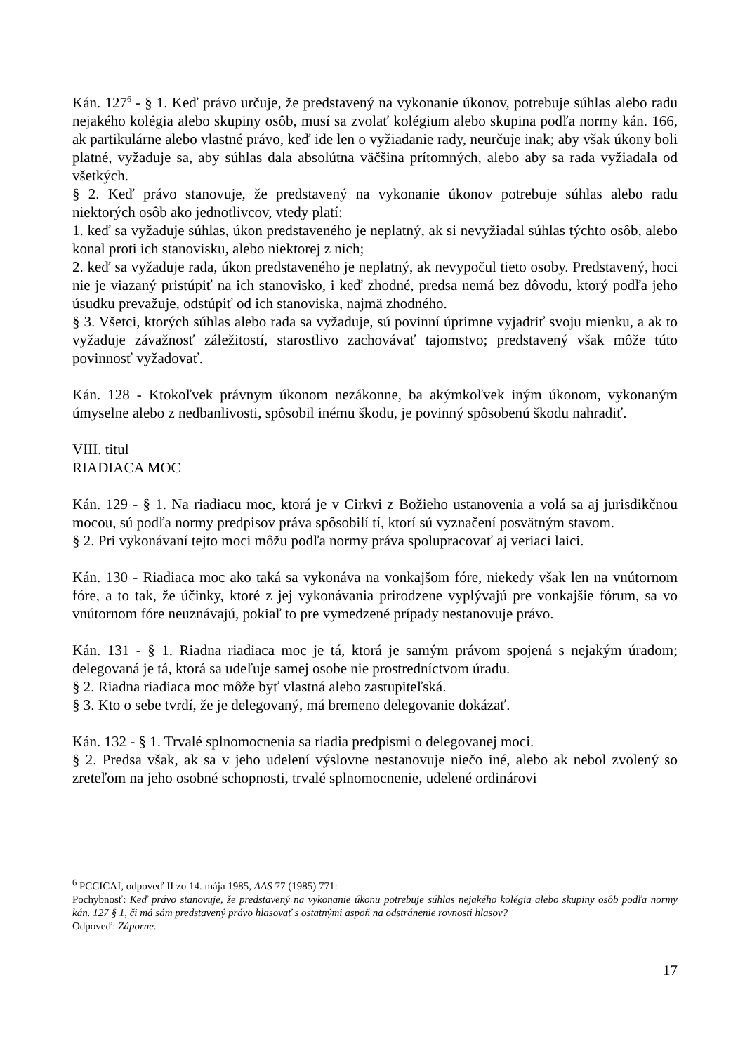Kán. 127<sup>6</sup> - § 1. Keď právo určuje, že predstavený na vykonanie úkonov, potrebuje súhlas alebo radu nejakého kolégia alebo skupiny osôb, musí sa zvolať kolégium alebo skupina podľa normy kán. 166, ak partikulárne alebo vlastné právo, keď ide len o vyžiadanie rady, neurčuje inak; aby však úkony boli platné, vyžaduje sa, aby súhlas dala absolútna väčšina prítomných, alebo aby sa rada vyžiadala od všetkých.
§ 2. Keď právo stanovuje, že predstavený na vykonanie úkonov potrebuje súhlas alebo radu niektorých osôb ako jednotlivcov, vtedy platí:
1. keď sa vyžaduje súhlas, úkon predstaveného je neplatný, ak si nevyžiadal súhlas týchto osôb, alebo konal proti ich stanovisku, alebo niektorej z nich;
2. keď sa vyžaduje rada, úkon predstaveného je neplatný, ak nevypočul tieto osoby. Predstavený, hoci nie je viazaný pristúpiť na ich stanovisko, i keď zhodné, predsa nemá bez dôvodu, ktorý podľa jeho úsudku prevažuje, odstúpiť od ich stanoviska, najmä zhodného.
§ 3. Všetci, ktorých súhlas alebo rada sa vyžaduje, sú povinní úprimne vyjadriť svoju mienku, a ak to vyžaduje závažnosť záležitostí, starostlivo zachovávať tajomstvo; predstavený však môže túto povinnosť vyžadovať.
Kán. 128 - Ktokoľvek právnym úkonom nezákonne, ba akýmkoľvek iným úkonom, vykonaným úmyselne alebo z nedbanlivosti, spôsobil inému škodu, je povinný spôsobenú škodu nahradiť.
VIII. titul
RIADIACA MOC
Kán. 129 - § 1. Na riadiacu moc, ktorá je v Cirkvi z Božieho ustanovenia a volá sa aj jurisdikčnou mocou, sú podľa normy predpisov práva spôsobilí tí, ktorí sú vyznačení posvätným stavom.
§ 2. Pri vykonávaní tejto moci môžu podľa normy práva spolupracovať aj veriaci laici.
Kán. 130 - Riadiaca moc ako taká sa vykonáva na vonkajšom fóre, niekedy však len na vnútornom fóre, a to tak, že účinky, ktoré z jej vykonávania prirodzene vyplývajú pre vonkajšie fórum, sa vo vnútornom fóre neuznávajú, pokiaľ to pre vymedzené prípady nestanovuje právo.
Kán. 131 - § 1. Riadna riadiaca moc je tá, ktorá je samým právom spojená s nejakým úradom; delegovaná je tá, ktorá sa udeľuje samej osobe nie prostredníctvom úradu.
§ 2. Riadna riadiaca moc môže byť vlastná alebo zastupiteľská.
§ 3. Kto o sebe tvrdí, že je delegovaný, má bremeno delegovanie dokázať.
Kán. 132 - § 1. Trvalé splnomocnenia sa riadia predpismi o delegovanej moci.
§ 2. Predsa však, ak sa v jeho udelení výslovne nestanovuje niečo iné, alebo ak nebol zvolený so zreteľom na jeho osobné schopnosti, trvalé splnomocnenie, udelené ordinárovi
<sup>6</sup> PCCICAI, odpoveď II zo 14. mája 1985, AAS 77 (1985) 771:
Pochybnosť: Keď právo stanovuje, že predstavený na vykonanie úkonu potrebuje súhlas nejakého kolégia alebo skupiny osôb podľa normy kán. 127 § 1, či má sám predstavený právo hlasovať s ostatnými aspoň na odstránenie rovnosti hlasov?
Odpoveď: Záporne.
17